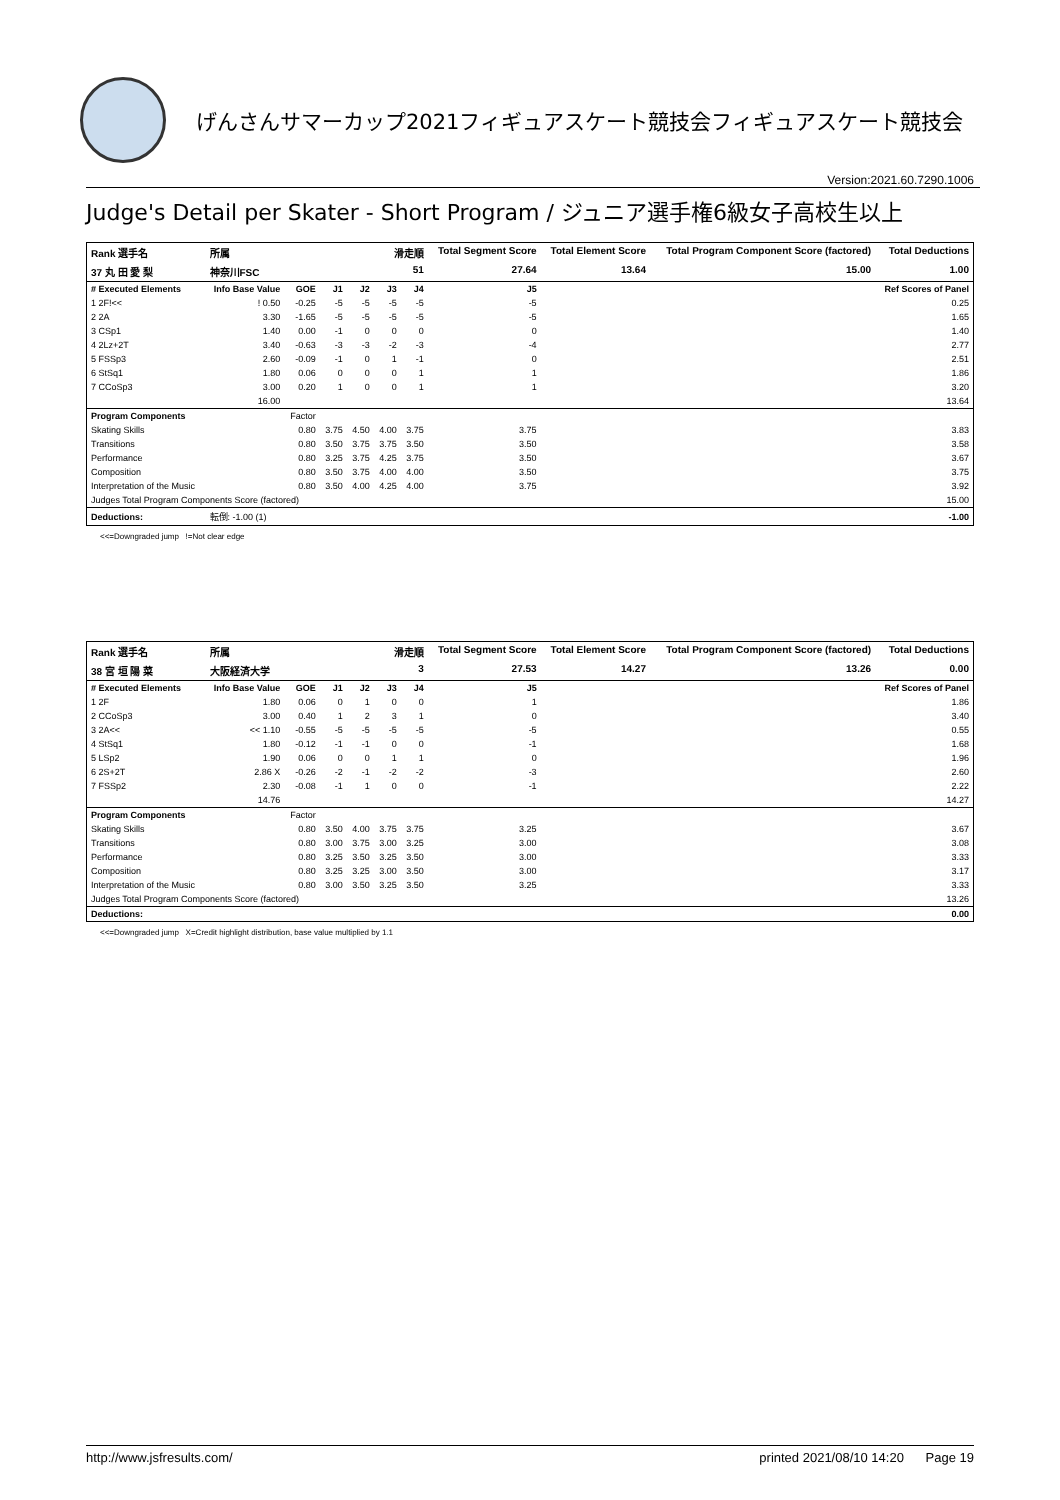げんさんサマーカップ2021フィギュアスケート競技会フィギュアスケート競技会
Version:2021.60.7290.1006
Judge's Detail per Skater - Short Program / ジュニア選手権6級女子高校生以上
| Rank 選手名 | 所属 | 滑走順 | | | | | Total Segment Score | Total Element Score | Total Program Component Score (factored) | Total Deductions |
| 37 丸 田 愛 梨 | 神奈川FSC | 51 | | | | | 27.64 | 13.64 | 15.00 | 1.00 |
| # Executed Elements | Info Base Value | GOE | J1 | J2 | J3 | J4 | J5 | | | Ref Scores of Panel |
| 1 2F!<< | ! 0.50 | -0.25 | -5 | -5 | -5 | -5 | -5 | | | 0.25 |
| 2 2A | 3.30 | -1.65 | -5 | -5 | -5 | -5 | -5 | | | 1.65 |
| 3 CSp1 | 1.40 | 0.00 | -1 | 0 | 0 | 0 | 0 | | | 1.40 |
| 4 2Lz+2T | 3.40 | -0.63 | -3 | -3 | -2 | -3 | -4 | | | 2.77 |
| 5 FSSp3 | 2.60 | -0.09 | -1 | 0 | 1 | -1 | 0 | | | 2.51 |
| 6 StSq1 | 1.80 | 0.06 | 0 | 0 | 0 | 1 | 1 | | | 1.86 |
| 7 CCoSp3 | 3.00 | 0.20 | 1 | 0 | 0 | 1 | 1 | | | 3.20 |
| | 16.00 | | | | | | | | | 13.64 |
| Program Components | | Factor | | | | | | | | |
| Skating Skills | | 0.80 | 3.75 | 4.50 | 4.00 | 3.75 | 3.75 | | | 3.83 |
| Transitions | | 0.80 | 3.50 | 3.75 | 3.75 | 3.50 | 3.50 | | | 3.58 |
| Performance | | 0.80 | 3.25 | 3.75 | 4.25 | 3.75 | 3.50 | | | 3.67 |
| Composition | | 0.80 | 3.50 | 3.75 | 4.00 | 4.00 | 3.50 | | | 3.75 |
| Interpretation of the Music | | 0.80 | 3.50 | 4.00 | 4.25 | 4.00 | 3.75 | | | 3.92 |
| Judges Total Program Components Score (factored) | | | | | | | | | | 15.00 |
| Deductions: | 転倒: -1.00 (1) | | | | | | | | | -1.00 |
<<=Downgraded jump !=Not clear edge
| Rank 選手名 | 所属 | 滑走順 | | | | | Total Segment Score | Total Element Score | Total Program Component Score (factored) | Total Deductions |
| 38 宮 垣 陽 菜 | 大阪経済大学 | 3 | | | | | 27.53 | 14.27 | 13.26 | 0.00 |
| # Executed Elements | Info Base Value | GOE | J1 | J2 | J3 | J4 | J5 | | | Ref Scores of Panel |
| 1 2F | 1.80 | 0.06 | 0 | 1 | 0 | 0 | 1 | | | 1.86 |
| 2 CCoSp3 | 3.00 | 0.40 | 1 | 2 | 3 | 1 | 0 | | | 3.40 |
| 3 2A<< | << 1.10 | -0.55 | -5 | -5 | -5 | -5 | -5 | | | 0.55 |
| 4 StSq1 | 1.80 | -0.12 | -1 | -1 | 0 | 0 | -1 | | | 1.68 |
| 5 LSp2 | 1.90 | 0.06 | 0 | 0 | 1 | 1 | 0 | | | 1.96 |
| 6 2S+2T | 2.86 X | -0.26 | -2 | -1 | -2 | -2 | -3 | | | 2.60 |
| 7 FSSp2 | 2.30 | -0.08 | -1 | 1 | 0 | 0 | -1 | | | 2.22 |
| | 14.76 | | | | | | | | | 14.27 |
| Program Components | | Factor | | | | | | | | |
| Skating Skills | | 0.80 | 3.50 | 4.00 | 3.75 | 3.75 | 3.25 | | | 3.67 |
| Transitions | | 0.80 | 3.00 | 3.75 | 3.00 | 3.25 | 3.00 | | | 3.08 |
| Performance | | 0.80 | 3.25 | 3.50 | 3.25 | 3.50 | 3.00 | | | 3.33 |
| Composition | | 0.80 | 3.25 | 3.25 | 3.00 | 3.50 | 3.00 | | | 3.17 |
| Interpretation of the Music | | 0.80 | 3.00 | 3.50 | 3.25 | 3.50 | 3.25 | | | 3.33 |
| Judges Total Program Components Score (factored) | | | | | | | | | | 13.26 |
| Deductions: | | | | | | | | | | 0.00 |
<<=Downgraded jump X=Credit highlight distribution, base value multiplied by 1.1
http://www.jsfresults.com/ printed 2021/08/10 14:20 Page 19